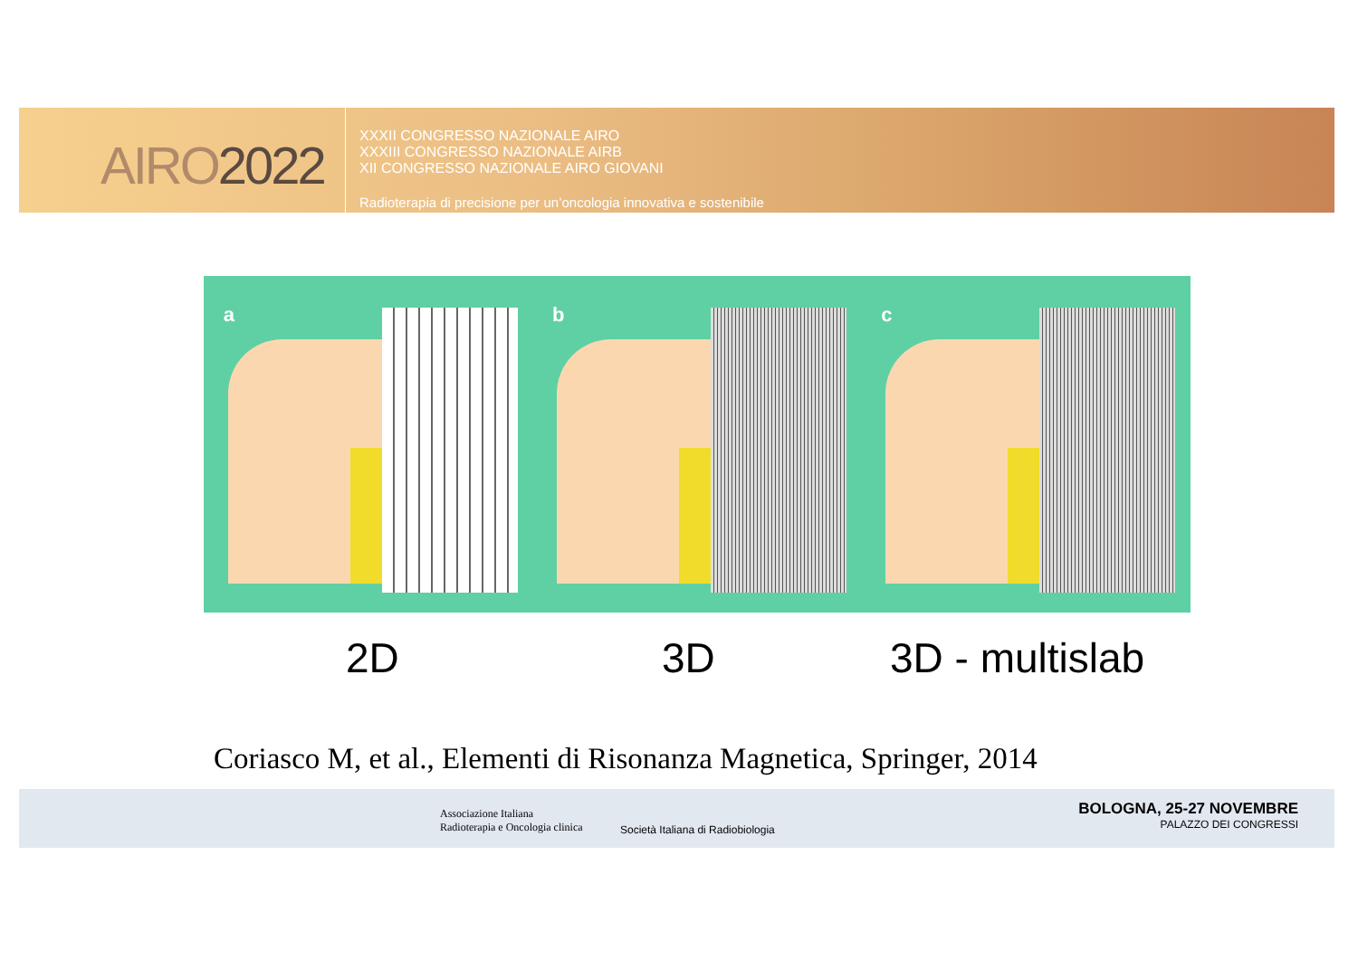AIRO2022
XXXII CONGRESSO NAZIONALE AIRO
XXXIII CONGRESSO NAZIONALE AIRB
XII CONGRESSO NAZIONALE AIRO GIOVANI
Radioterapia di precisione per un’oncologia innovativa e sostenibile
a b c
2D 3D 3D - multislab
Coriasco M, et al., Elementi di Risonanza Magnetica, Springer, 2014
Associazione Italiana
Radioterapia e Oncologia clinica
Società Italiana di Radiobiologia
BOLOGNA, 25-27 NOVEMBRE
PALAZZO DEI CONGRESSI